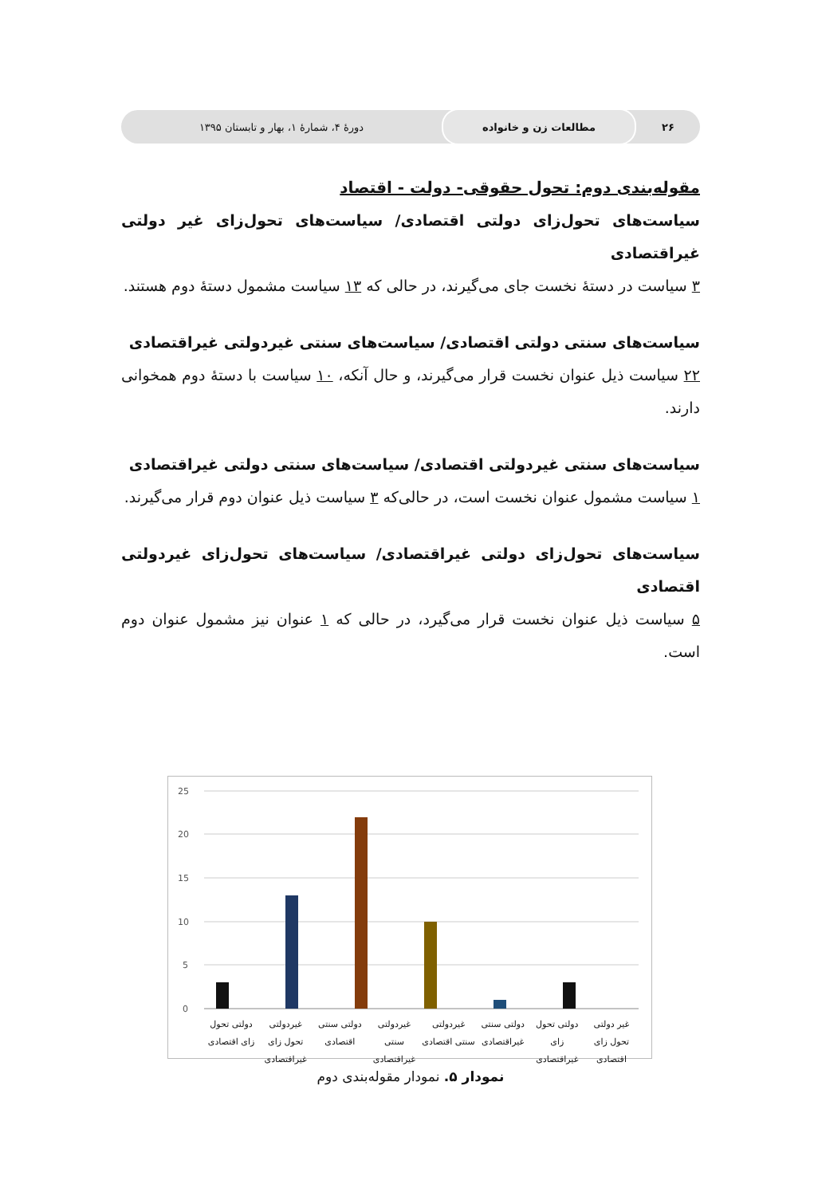۲۶
مطالعات زن و خانواده
دورهٔ ۴، شمارهٔ ۱، بهار و تابستان ۱۳۹۵
مقوله‌بندی دوم: تحول حقوقی- دولت - اقتصاد
سیاست‌های تحول‌زای دولتی اقتصادی/ سیاست‌های تحول‌زای غیر دولتی غیراقتصادی
۳ سیاست در دستهٔ نخست جای می‌گیرند، در حالی که ۱۳ سیاست مشمول دستهٔ دوم هستند.
سیاست‌های سنتی دولتی اقتصادی/ سیاست‌های سنتی غیردولتی غیراقتصادی
۲۲ سیاست ذیل عنوان نخست قرار می‌گیرند، و حال آنکه، ۱۰ سیاست با دستهٔ دوم همخوانی دارند.
سیاست‌های سنتی غیردولتی اقتصادی/ سیاست‌های سنتی دولتی غیراقتصادی
۱ سیاست مشمول عنوان نخست است، در حالی‌که ۳ سیاست ذیل عنوان دوم قرار می‌گیرند.
سیاست‌های تحول‌زای دولتی غیراقتصادی/ سیاست‌های تحول‌زای غیردولتی اقتصادی
۵ سیاست ذیل عنوان نخست قرار می‌گیرد، در حالی که ۱ عنوان نیز مشمول عنوان دوم است.
25
20
15
10
5
0
غیر دولتی تحول زای اقتصادی دولتی تحول زای غیراقتصادی دولتی سنتی غیراقتصادی غیردولتی سنتی اقتصادی غیردولتی سنتی غیراقتصادی دولتی سنتی اقتصادی غیردولتی تحول زای غیراقتصادی دولتی تحول زای اقتصادی
نمودار ۵. نمودار مقوله‌بندی دوم